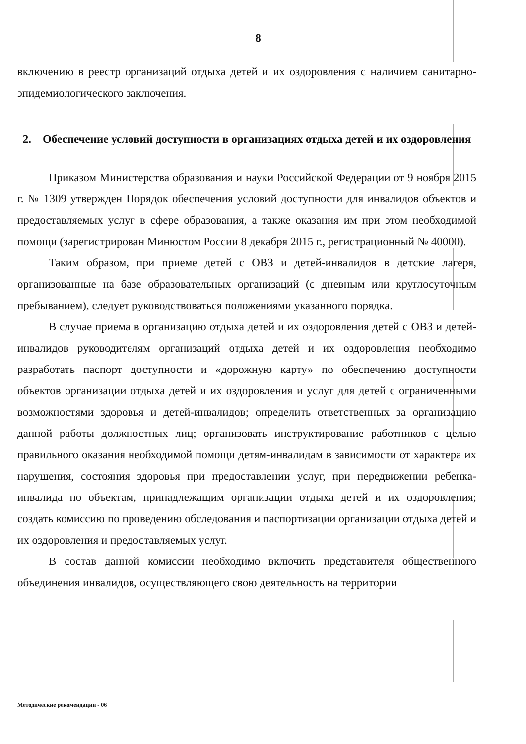8
включению в реестр организаций отдыха детей и их оздоровления с наличием санитарно-эпидемиологического заключения.
2. Обеспечение условий доступности в организациях отдыха детей и их оздоровления
Приказом Министерства образования и науки Российской Федерации от 9 ноября 2015 г. № 1309 утвержден Порядок обеспечения условий доступности для инвалидов объектов и предоставляемых услуг в сфере образования, а также оказания им при этом необходимой помощи (зарегистрирован Минюстом России 8 декабря 2015 г., регистрационный № 40000).
Таким образом, при приеме детей с ОВЗ и детей-инвалидов в детские лагеря, организованные на базе образовательных организаций (с дневным или круглосуточным пребыванием), следует руководствоваться положениями указанного порядка.
В случае приема в организацию отдыха детей и их оздоровления детей с ОВЗ и детей-инвалидов руководителям организаций отдыха детей и их оздоровления необходимо разработать паспорт доступности и «дорожную карту» по обеспечению доступности объектов организации отдыха детей и их оздоровления и услуг для детей с ограниченными возможностями здоровья и детей-инвалидов; определить ответственных за организацию данной работы должностных лиц; организовать инструктирование работников с целью правильного оказания необходимой помощи детям-инвалидам в зависимости от характера их нарушения, состояния здоровья при предоставлении услуг, при передвижении ребенка-инвалида по объектам, принадлежащим организации отдыха детей и их оздоровления; создать комиссию по проведению обследования и паспортизации организации отдыха детей и их оздоровления и предоставляемых услуг.
В состав данной комиссии необходимо включить представителя общественного объединения инвалидов, осуществляющего свою деятельность на территории
Методические рекомендации - 06